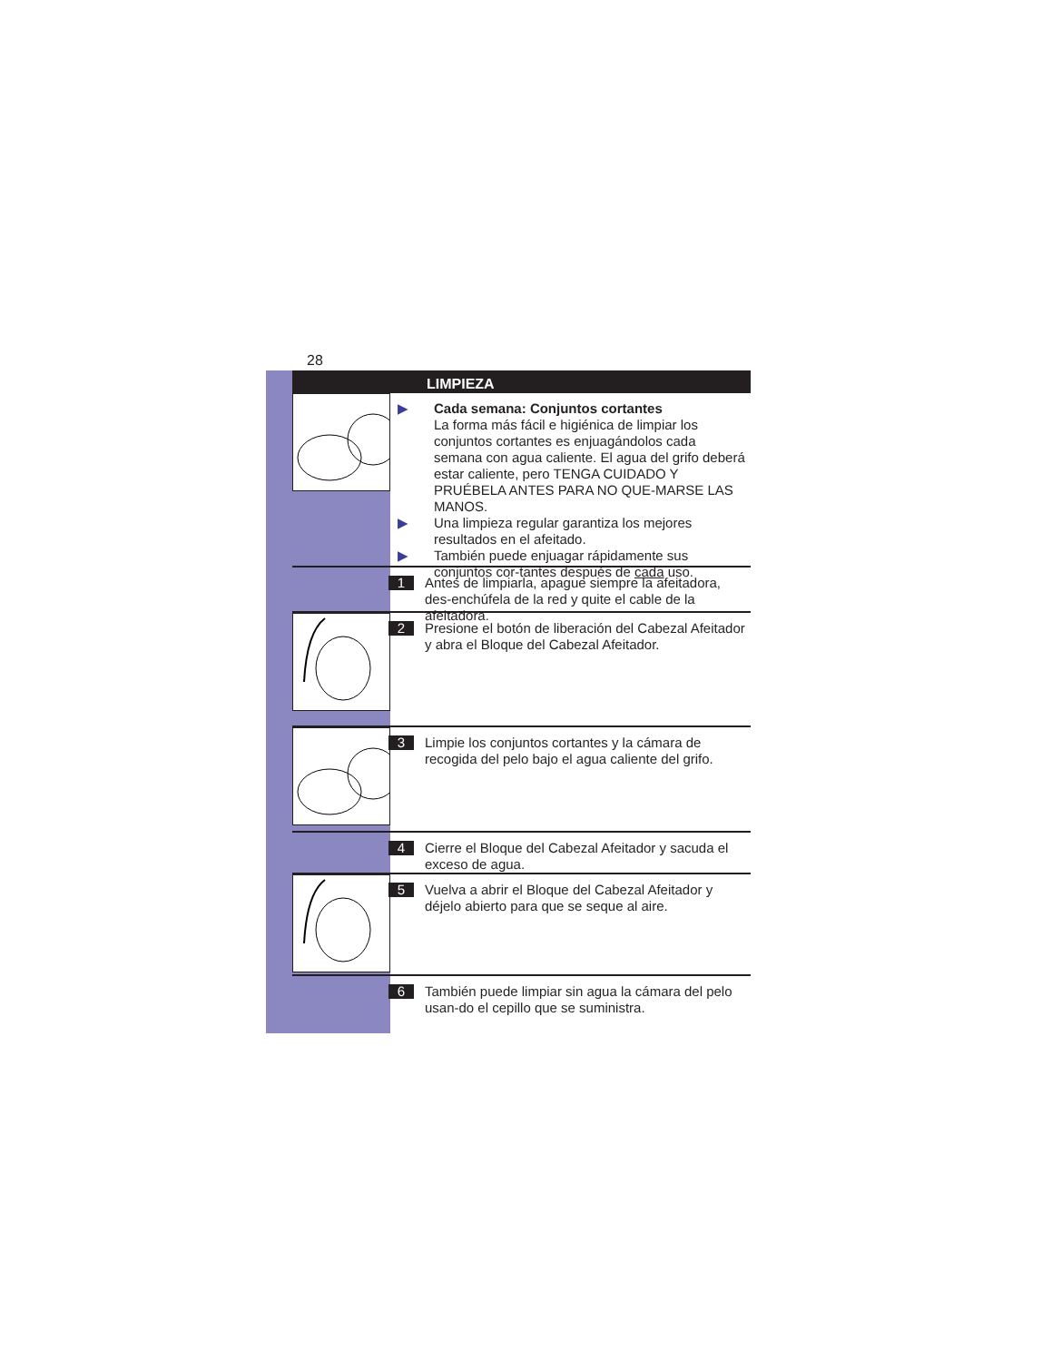28
LIMPIEZA
▶ Cada semana: Conjuntos cortantes
La forma más fácil e higiénica de limpiar los conjuntos cortantes es enjuagándolos cada semana con agua caliente. El agua del grifo deberá estar caliente, pero TENGA CUIDADO Y PRUÉBELA ANTES PARA NO QUE-MARSE LAS MANOS.
▶ Una limpieza regular garantiza los mejores resultados en el afeitado.
▶ También puede enjuagar rápidamente sus conjuntos cor-tantes después de cada uso.
1
Antes de limpiarla, apague siempre la afeitadora, des-enchúfela de la red y quite el cable de la afeitadora.
2
Presione el botón de liberación del Cabezal Afeitador y abra el Bloque del Cabezal Afeitador.
3
Limpie los conjuntos cortantes y la cámara de recogida del pelo bajo el agua caliente del grifo.
4
Cierre el Bloque del Cabezal Afeitador y sacuda el exceso de agua.
5
Vuelva a abrir el Bloque del Cabezal Afeitador y déjelo abierto para que se seque al aire.
6
También puede limpiar sin agua la cámara del pelo usan-do el cepillo que se suministra.